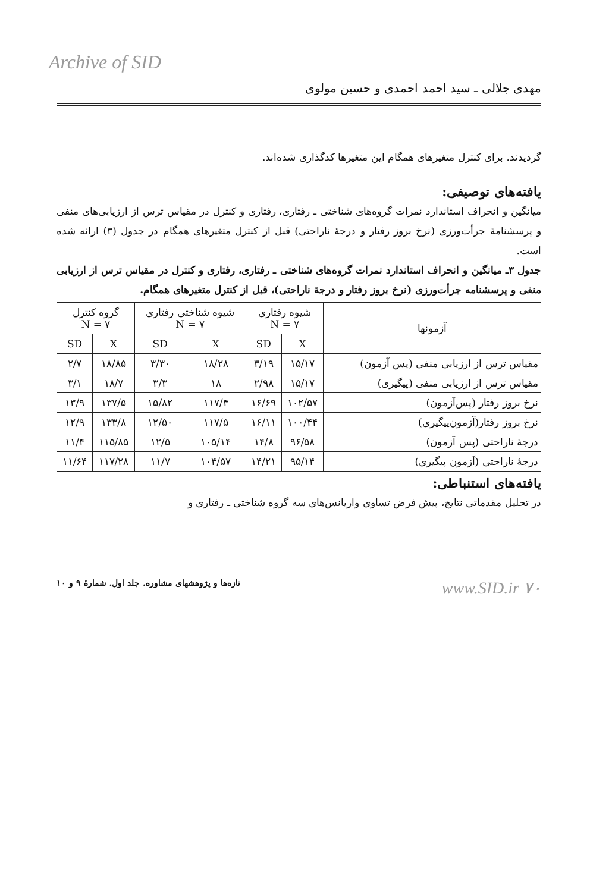Archive of SID
مهدی جلالی ـ سید احمد احمدی و حسین مولوی
گردیدند. برای کنترل متغیرهای همگام این متغیرها کدگذاری شده‌اند.
یافته‌های توصیفی:
میانگین و انحراف استاندارد نمرات گروه‌های شناختی ـ رفتاری، رفتاری و کنترل در مقیاس ترس از ارزیابی‌های منفی و پرسشنامهٔ جرأت‌ورزی (نرخ بروز رفتار و درجهٔ ناراحتی) قبل از کنترل متغیرهای همگام در جدول (۳) ارائه شده است.
جدول ۳ـ میانگین و انحراف استاندارد نمرات گروه‌های شناختی ـ رفتاری، رفتاری و کنترل در مقیاس ترس از ارزیابی منفی و پرسشنامه جرأت‌ورزی (نرخ بروز رفتار و درجهٔ ناراحتی)، قبل از کنترل متغیرهای همگام.
| آزمونها | شیوه رفتاری N = ۷ | | شیوه شناختی رفتاری N = ۷ | | گروه کنترل N = ۷ | |
| --- | --- | --- | --- | --- | --- | --- |
| | X | SD | X | SD | X | SD |
| مقیاس ترس از ارزیابی منفی (پس آزمون) | ۱۵/۱۷ | ۳/۱۹ | ۱۸/۲۸ | ۳/۳۰ | ۱۸/۸۵ | ۲/۷ |
| مقیاس ترس از ارزیابی منفی (پیگیری) | ۱۵/۱۷ | ۲/۹۸ | ۱۸ | ۳/۳ | ۱۸/۷ | ۳/۱ |
| نرخ بروز رفتار (پس‌آزمون) | ۱۰۲/۵۷ | ۱۶/۶۹ | ۱۱۷/۴ | ۱۵/۸۲ | ۱۳۷/۵ | ۱۳/۹ |
| نرخ بروز رفتار(آزمون‌پیگیری) | ۱۰۰/۴۴ | ۱۶/۱۱ | ۱۱۷/۵ | ۱۲/۵۰ | ۱۳۳/۸ | ۱۲/۹ |
| درجهٔ ناراحتی (پس آزمون) | ۹۶/۵۸ | ۱۴/۸ | ۱۰۵/۱۴ | ۱۲/۵ | ۱۱۵/۸۵ | ۱۱/۴ |
| درجهٔ ناراحتی (آزمون پیگیری) | ۹۵/۱۴ | ۱۴/۲۱ | ۱۰۴/۵۷ | ۱۱/۷ | ۱۱۷/۲۸ | ۱۱/۶۴ |
یافته‌های استنباطی:
در تحلیل مقدماتی نتایج، پیش فرض تساوی واریانس‌های سه گروه شناختی ـ رفتاری و
www.SID.ir ۷۰ تازه‌ها و پژوهشهای مشاوره. جلد اول. شمارهٔ ۹ و ۱۰